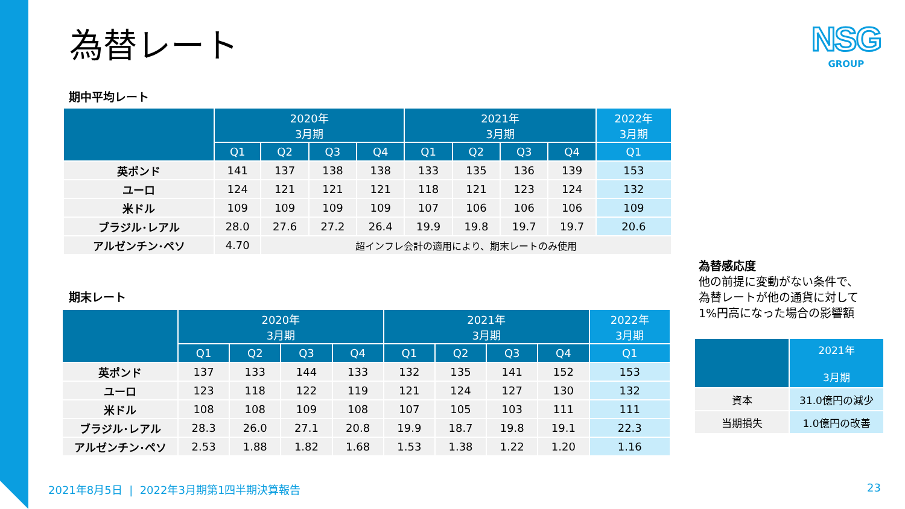為替レート
NSG
GROUP
期中平均レート
| | 2020年 3月期 | | | | 2021年 3月期 | | | | 2022年 3月期 |
| --- | --- | --- | --- | --- | --- | --- | --- | --- | --- |
| | Q1 | Q2 | Q3 | Q4 | Q1 | Q2 | Q3 | Q4 | Q1 |
| 英ポンド | 141 | 137 | 138 | 138 | 133 | 135 | 136 | 139 | 153 |
| ユーロ | 124 | 121 | 121 | 121 | 118 | 121 | 123 | 124 | 132 |
| 米ドル | 109 | 109 | 109 | 109 | 107 | 106 | 106 | 106 | 109 |
| ブラジル･レアル | 28.0 | 27.6 | 27.2 | 26.4 | 19.9 | 19.8 | 19.7 | 19.7 | 20.6 |
| アルゼンチン･ペソ | 4.70 | 超インフレ会計の適用により、期末レートのみ使用 | | | | | | | |
期末レート
| | 2020年 3月期 | | | | 2021年 3月期 | | | | 2022年 3月期 |
| --- | --- | --- | --- | --- | --- | --- | --- | --- | --- |
| | Q1 | Q2 | Q3 | Q4 | Q1 | Q2 | Q3 | Q4 | Q1 |
| 英ポンド | 137 | 133 | 144 | 133 | 132 | 135 | 141 | 152 | 153 |
| ユーロ | 123 | 118 | 122 | 119 | 121 | 124 | 127 | 130 | 132 |
| 米ドル | 108 | 108 | 109 | 108 | 107 | 105 | 103 | 111 | 111 |
| ブラジル･レアル | 28.3 | 26.0 | 27.1 | 20.8 | 19.9 | 18.7 | 19.8 | 19.1 | 22.3 |
| アルゼンチン･ペソ | 2.53 | 1.88 | 1.82 | 1.68 | 1.53 | 1.38 | 1.22 | 1.20 | 1.16 |
為替感応度
他の前提に変動がない条件で、
為替レートが他の通貨に対して
1%円高になった場合の影響額
| | 2021年 3月期 |
| --- | --- |
| 資本 | 31.0億円の減少 |
| 当期損失 | 1.0億円の改善 |
2021年8月5日 | 2022年3月期第1四半期決算報告
23